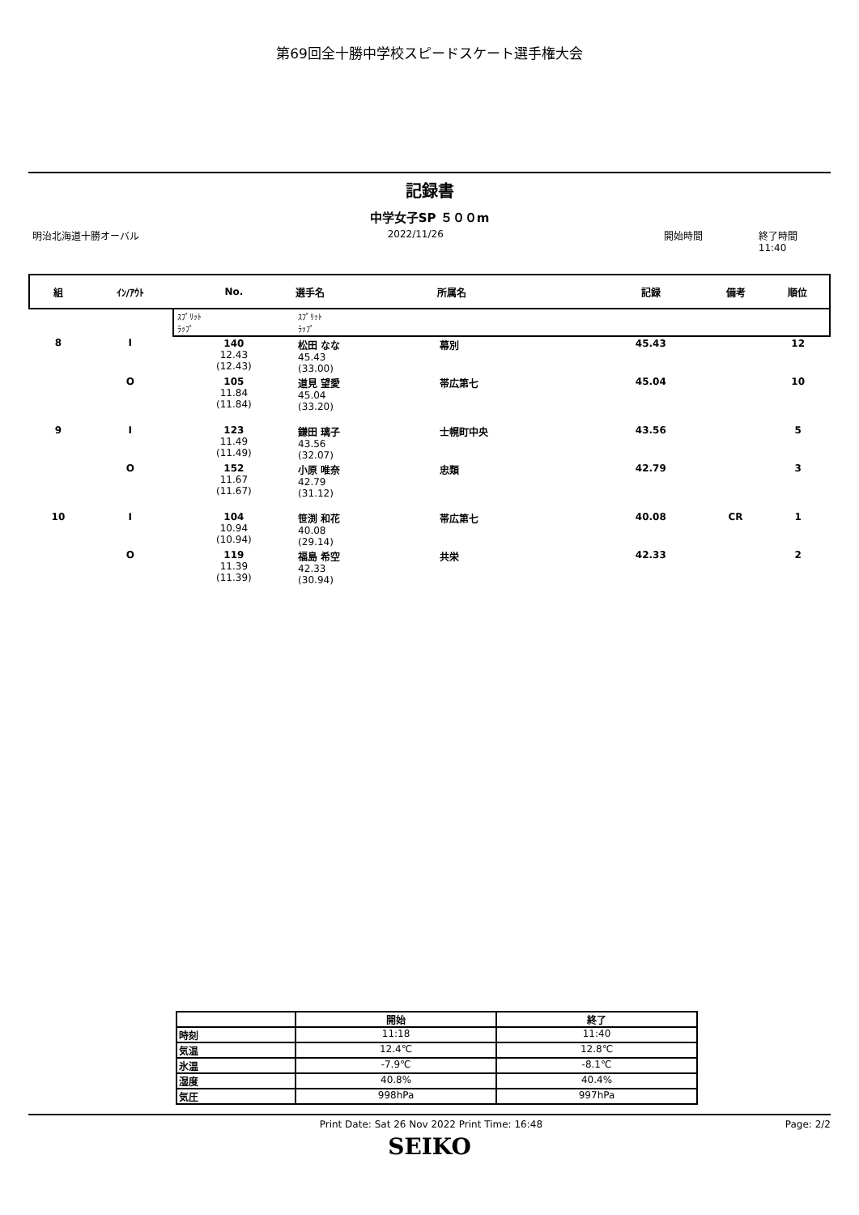第69回全十勝中学校スピードスケート選手権大会
記録書
中学女子SP ５００m
明治北海道十勝オーバル 2022/11/26 開始時間 終了時間 11:40
| 組 | ｲﾝ/ｱｳﾄ | No. | 選手名 | 所属名 | 記録 | 備考 | 順位 |
| --- | --- | --- | --- | --- | --- | --- | --- |
| | | ｽﾌﾟﾘｯﾄ ﾗｯﾌﾟ | ｽﾌﾟﾘｯﾄ ﾗｯﾌﾟ | | | | |
| 8 | I | 140 12.43 (12.43) | 松田 なな 45.43 (33.00) | 幕別 | 45.43 | | 12 |
| | O | 105 11.84 (11.84) | 道見 望愛 45.04 (33.20) | 帯広第七 | 45.04 | | 10 |
| 9 | I | 123 11.49 (11.49) | 鎌田 璃子 43.56 (32.07) | 士幌町中央 | 43.56 | | 5 |
| | O | 152 11.67 (11.67) | 小原 唯奈 42.79 (31.12) | 忠類 | 42.79 | | 3 |
| 10 | I | 104 10.94 (10.94) | 笹渕 和花 40.08 (29.14) | 帯広第七 | 40.08 | CR | 1 |
| | O | 119 11.39 (11.39) | 福島 希空 42.33 (30.94) | 共栄 | 42.33 | | 2 |
| | 開始 | 終了 |
| --- | --- | --- |
| 時刻 | 11:18 | 11:40 |
| 気温 | 12.4℃ | 12.8℃ |
| 氷温 | -7.9℃ | -8.1℃ |
| 湿度 | 40.8% | 40.4% |
| 気圧 | 998hPa | 997hPa |
Print Date: Sat 26 Nov 2022 Print Time: 16:48 Page: 2/2
SEIKO